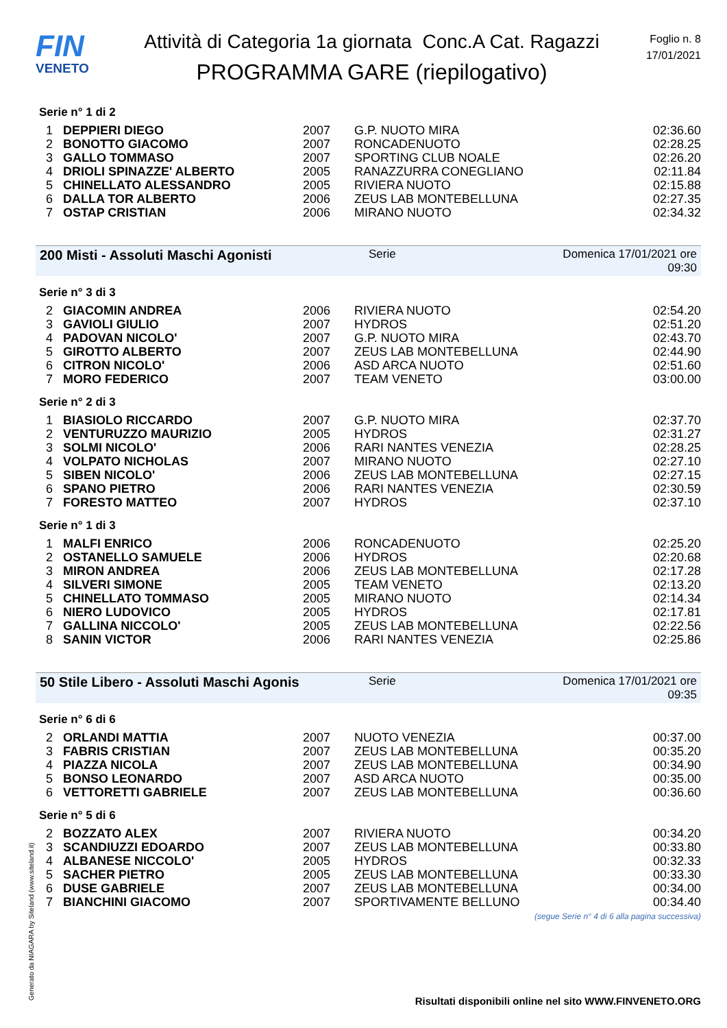FIN
VENETO
Attività di Categoria 1a giornata Conc.A Cat. Ragazzi
PROGRAMMA GARE (riepilogativo)
Foglio n. 8
17/01/2021
Serie n° 1 di 2
| 1 | DEPPIERI DIEGO | 2007 | G.P. NUOTO MIRA | 02:36.60 |
| 2 | BONOTTO GIACOMO | 2007 | RONCADENUOTO | 02:28.25 |
| 3 | GALLO TOMMASO | 2007 | SPORTING CLUB NOALE | 02:26.20 |
| 4 | DRIOLI SPINAZZE' ALBERTO | 2005 | RANAZZURRA CONEGLIANO | 02:11.84 |
| 5 | CHINELLATO ALESSANDRO | 2005 | RIVIERA NUOTO | 02:15.88 |
| 6 | DALLA TOR ALBERTO | 2006 | ZEUS LAB MONTEBELLUNA | 02:27.35 |
| 7 | OSTAP CRISTIAN | 2006 | MIRANO NUOTO | 02:34.32 |
200 Misti - Assoluti Maschi Agonisti Serie Domenica 17/01/2021 ore 09:30
Serie n° 3 di 3
| 2 | GIACOMIN ANDREA | 2006 | RIVIERA NUOTO | 02:54.20 |
| 3 | GAVIOLI GIULIO | 2007 | HYDROS | 02:51.20 |
| 4 | PADOVAN NICOLO' | 2007 | G.P. NUOTO MIRA | 02:43.70 |
| 5 | GIROTTO ALBERTO | 2007 | ZEUS LAB MONTEBELLUNA | 02:44.90 |
| 6 | CITRON NICOLO' | 2006 | ASD ARCA NUOTO | 02:51.60 |
| 7 | MORO FEDERICO | 2007 | TEAM VENETO | 03:00.00 |
Serie n° 2 di 3
| 1 | BIASIOLO RICCARDO | 2007 | G.P. NUOTO MIRA | 02:37.70 |
| 2 | VENTURUZZO MAURIZIO | 2005 | HYDROS | 02:31.27 |
| 3 | SOLMI NICOLO' | 2006 | RARI NANTES VENEZIA | 02:28.25 |
| 4 | VOLPATO NICHOLAS | 2007 | MIRANO NUOTO | 02:27.10 |
| 5 | SIBEN NICOLO' | 2006 | ZEUS LAB MONTEBELLUNA | 02:27.15 |
| 6 | SPANO PIETRO | 2006 | RARI NANTES VENEZIA | 02:30.59 |
| 7 | FORESTO MATTEO | 2007 | HYDROS | 02:37.10 |
Serie n° 1 di 3
| 1 | MALFI ENRICO | 2006 | RONCADENUOTO | 02:25.20 |
| 2 | OSTANELLO SAMUELE | 2006 | HYDROS | 02:20.68 |
| 3 | MIRON ANDREA | 2006 | ZEUS LAB MONTEBELLUNA | 02:17.28 |
| 4 | SILVERI SIMONE | 2005 | TEAM VENETO | 02:13.20 |
| 5 | CHINELLATO TOMMASO | 2005 | MIRANO NUOTO | 02:14.34 |
| 6 | NIERO LUDOVICO | 2005 | HYDROS | 02:17.81 |
| 7 | GALLINA NICCOLO' | 2005 | ZEUS LAB MONTEBELLUNA | 02:22.56 |
| 8 | SANIN VICTOR | 2006 | RARI NANTES VENEZIA | 02:25.86 |
50 Stile Libero - Assoluti Maschi Agonis Serie Domenica 17/01/2021 ore 09:35
Serie n° 6 di 6
| 2 | ORLANDI MATTIA | 2007 | NUOTO VENEZIA | 00:37.00 |
| 3 | FABRIS CRISTIAN | 2007 | ZEUS LAB MONTEBELLUNA | 00:35.20 |
| 4 | PIAZZA NICOLA | 2007 | ZEUS LAB MONTEBELLUNA | 00:34.90 |
| 5 | BONSO LEONARDO | 2007 | ASD ARCA NUOTO | 00:35.00 |
| 6 | VETTORETTI GABRIELE | 2007 | ZEUS LAB MONTEBELLUNA | 00:36.60 |
Serie n° 5 di 6
| 2 | BOZZATO ALEX | 2007 | RIVIERA NUOTO | 00:34.20 |
| 3 | SCANDIUZZI EDOARDO | 2007 | ZEUS LAB MONTEBELLUNA | 00:33.80 |
| 4 | ALBANESE NICCOLO' | 2005 | HYDROS | 00:32.33 |
| 5 | SACHER PIETRO | 2005 | ZEUS LAB MONTEBELLUNA | 00:33.30 |
| 6 | DUSE GABRIELE | 2007 | ZEUS LAB MONTEBELLUNA | 00:34.00 |
| 7 | BIANCHINI GIACOMO | 2007 | SPORTIVAMENTE BELLUNO | 00:34.40 |
(segue Serie n° 4 di 6 alla pagina successiva)
Generato da NIAGARA by Siteland (www.siteland.it)
Risultati disponibili online nel sito WWW.FINVENETO.ORG